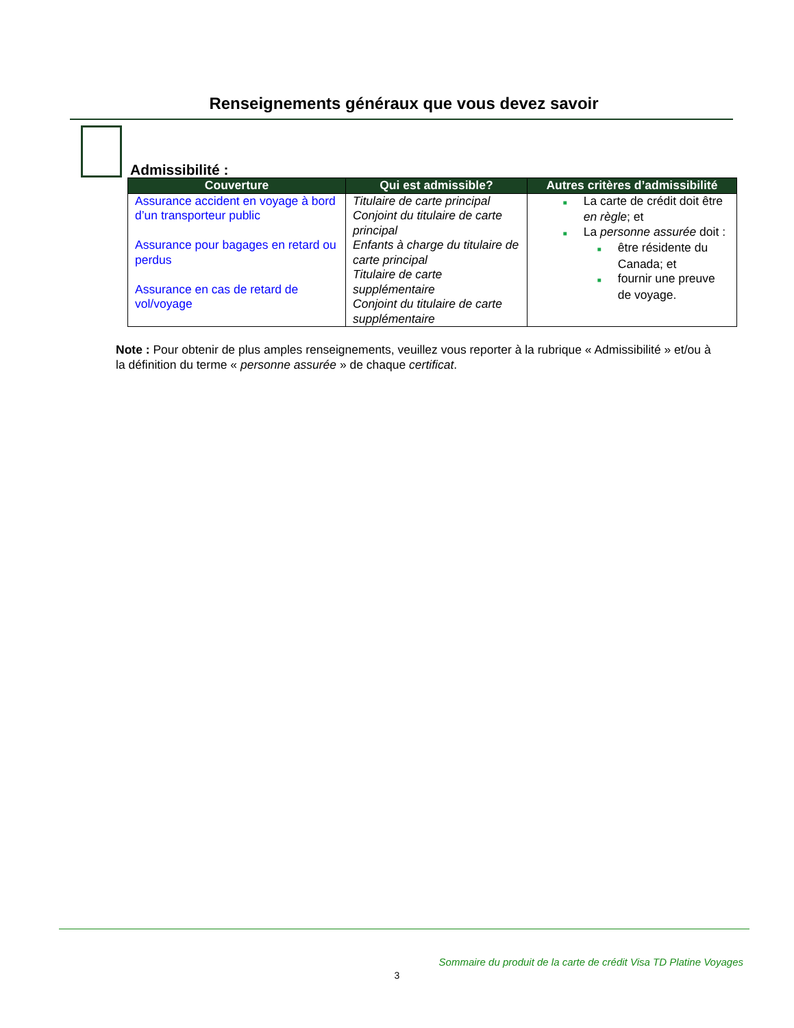Renseignements généraux que vous devez savoir
Admissibilité :
| Couverture | Qui est admissible? | Autres critères d’admissibilité |
| --- | --- | --- |
| Assurance accident en voyage à bord d’un transporteur public Assurance pour bagages en retard ou perdus Assurance en cas de retard de vol/voyage | Titulaire de carte principal Conjoint du titulaire de carte principal Enfants à charge du titulaire de carte principal Titulaire de carte supplémentaire Conjoint du titulaire de carte supplémentaire | ■ La carte de crédit doit être en règle ; et ■ La personne assurée doit : ■ être résidente du Canada; et ■ fournir une preuve de voyage. |
Note : Pour obtenir de plus amples renseignements, veuillez vous reporter à la rubrique « Admissibilité » et/ou à la définition du terme « personne assurée » de chaque certificat.
Sommaire du produit de la carte de crédit Visa TD Platine Voyages
3